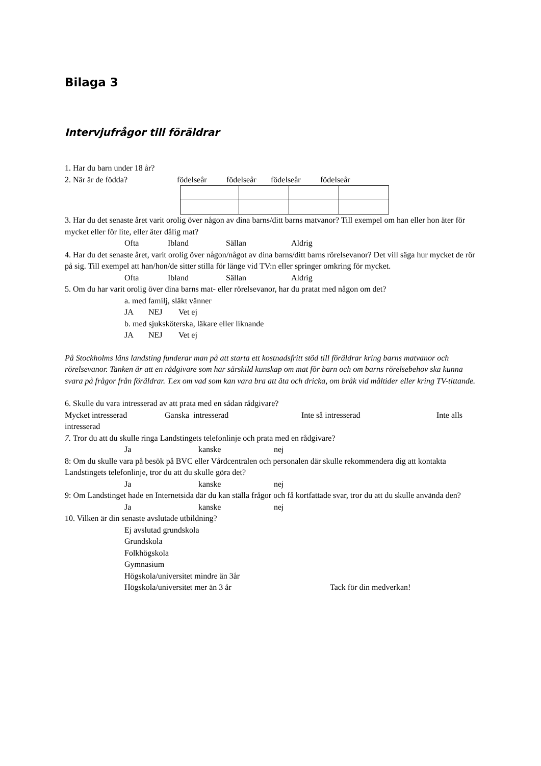Bilaga 3
Intervjufrågor till föräldrar
1. Har du barn under 18 år?
2. När är de födda? födelseår födelseår födelseår födelseår
3. Har du det senaste året varit orolig över någon av dina barns/ditt barns matvanor? Till exempel om han eller hon äter för mycket eller för lite, eller äter dålig mat?
Ofta Ibland Sällan Aldrig
4. Har du det senaste året, varit orolig över någon/något av dina barns/ditt barns rörelsevanor? Det vill säga hur mycket de rör på sig. Till exempel att han/hon/de sitter stilla för länge vid TV:n eller springer omkring för mycket.
Ofta Ibland Sällan Aldrig
5. Om du har varit orolig över dina barns mat- eller rörelsevanor, har du pratat med någon om det?
a. med familj, släkt vänner
JA NEJ Vet ej
b. med sjuksköterska, läkare eller liknande
JA NEJ Vet ej
På Stockholms läns landsting funderar man på att starta ett kostnadsfritt stöd till föräldrar kring barns matvanor och rörelsevanor. Tanken är att en rådgivare som har särskild kunskap om mat för barn och om barns rörelsebehov ska kunna svara på frågor från föräldrar. T.ex om vad som kan vara bra att äta och dricka, om bråk vid måltider eller kring TV-tittande.
6. Skulle du vara intresserad av att prata med en sådan rådgivare?
Mycket intresserad Ganska intresserad Inte så intresserad Inte alls intresserad
7. Tror du att du skulle ringa Landstingets telefonlinje och prata med en rådgivare?
Ja kanske nej
8: Om du skulle vara på besök på BVC eller Vårdcentralen och personalen där skulle rekommendera dig att kontakta Landstingets telefonlinje, tror du att du skulle göra det?
Ja kanske nej
9: Om Landstinget hade en Internetsida där du kan ställa frågor och få kortfattade svar, tror du att du skulle använda den?
Ja kanske nej
10. Vilken är din senaste avslutade utbildning?
Ej avslutad grundskola
Grundskola
Folkhögskola
Gymnasium
Högskola/universitet mindre än 3år
Högskola/universitet mer än 3 år Tack för din medverkan!